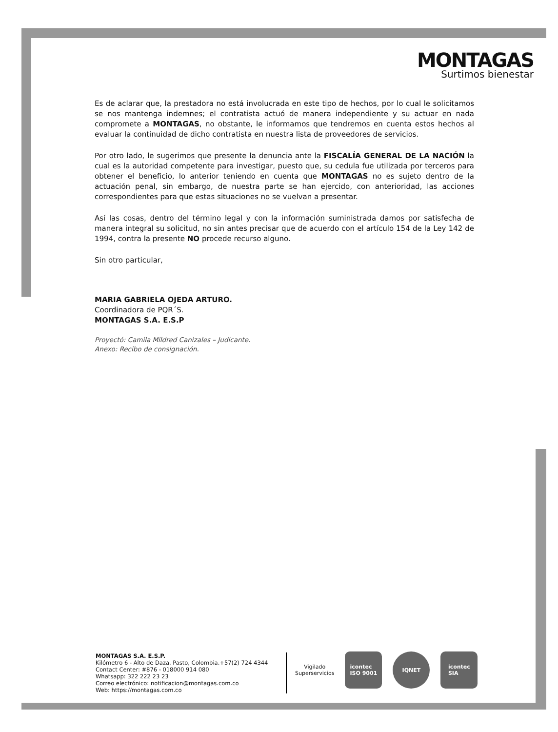MONTAGAS
Surtimos bienestar
Es de aclarar que, la prestadora no está involucrada en este tipo de hechos, por lo cual le solicitamos se nos mantenga indemnes; el contratista actuó de manera independiente y su actuar en nada compromete a MONTAGAS, no obstante, le informamos que tendremos en cuenta estos hechos al evaluar la continuidad de dicho contratista en nuestra lista de proveedores de servicios.
Por otro lado, le sugerimos que presente la denuncia ante la FISCALÍA GENERAL DE LA NACIÓN la cual es la autoridad competente para investigar, puesto que, su cedula fue utilizada por terceros para obtener el beneficio, lo anterior teniendo en cuenta que MONTAGAS no es sujeto dentro de la actuación penal, sin embargo, de nuestra parte se han ejercido, con anterioridad, las acciones correspondientes para que estas situaciones no se vuelvan a presentar.
Así las cosas, dentro del término legal y con la información suministrada damos por satisfecha de manera integral su solicitud, no sin antes precisar que de acuerdo con el artículo 154 de la Ley 142 de 1994, contra la presente NO procede recurso alguno.
Sin otro particular,
MARIA GABRIELA OJEDA ARTURO.
Coordinadora de PQR´S.
MONTAGAS S.A. E.S.P
Proyectó: Camila Mildred Canizales – Judicante.
Anexo: Recibo de consignación.
MONTAGAS S.A. E.S.P.
Kilómetro 6 - Alto de Daza. Pasto, Colombia.+57(2) 724 4344
Contact Center: #876 - 018000 914 080
Whatsapp: 322 222 23 23
Correo electrónico: notificacion@montagas.com.co
Web: https://montagas.com.co
Vigilado
Superservicios
icontec
ISO 9001
IQNET
icontec
SIA